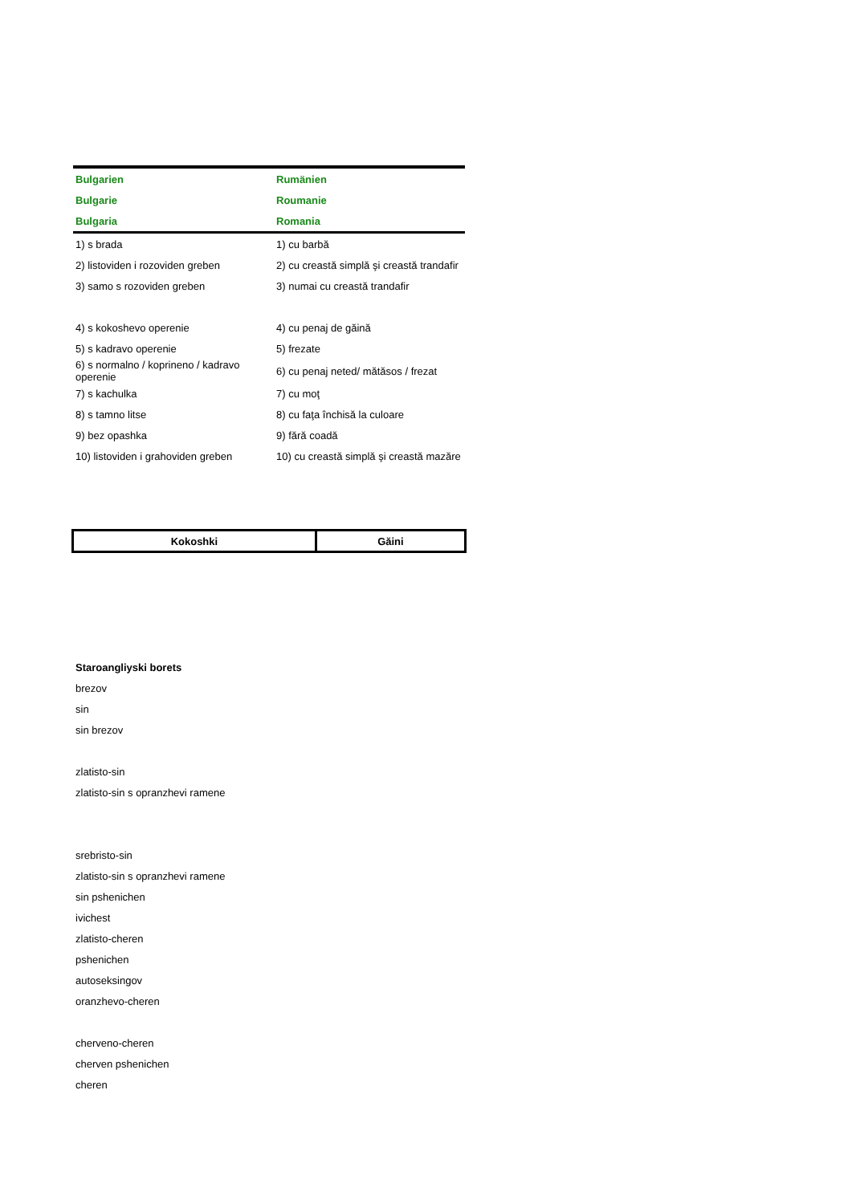| Bulgarien | Rumänien |
| --- | --- |
| Bulgarie | Roumanie |
| Bulgaria | Romania |
| 1) s brada | 1) cu barbă |
| 2) listoviden i rozoviden greben | 2) cu creastă simplă şi creastă trandafir |
| 3) samo s rozoviden greben | 3) numai cu creastă trandafir |
| 4) s kokoshevo operenie | 4) cu penaj de găină |
| 5) s kadravo operenie | 5) frezate |
| 6) s normalno / koprineno / kadravo operenie | 6) cu penaj neted/ mătăsos / frezat |
| 7) s kachulka | 7) cu moţ |
| 8) s tamno litse | 8) cu faţa închisă la culoare |
| 9) bez opashka | 9) fără coadă |
| 10) listoviden i grahoviden greben | 10) cu creastă simplă şi creastă mazăre |
| Kokoshki | Găini |
Staroangliyski borets
brezov
sin
sin brezov
zlatisto-sin
zlatisto-sin s opranzhevi ramene
srebristo-sin
zlatisto-sin s opranzhevi ramene
sin pshenichen
ivichest
zlatisto-cheren
pshenichen
autoseksingov
oranzhevo-cheren
cherveno-cheren
cherven pshenichen
cheren